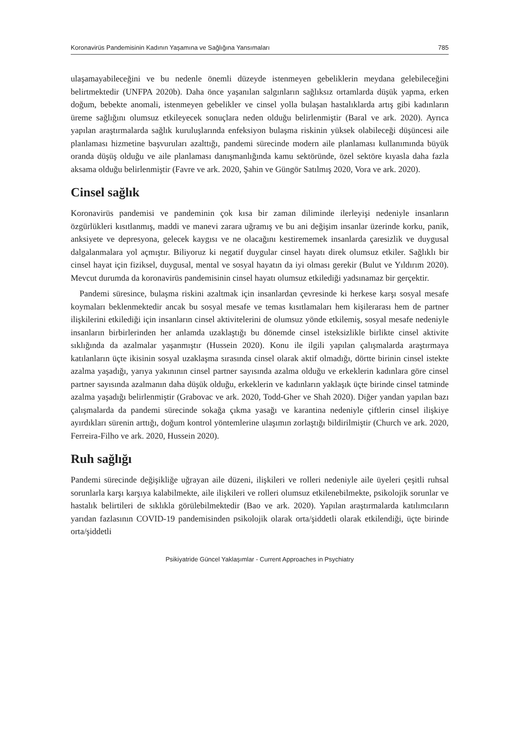Koronavirüs Pandemisinin Kadının Yaşamına ve Sağlığına Yansımaları 785
ulaşamayabileceğini ve bu nedenle önemli düzeyde istenmeyen gebeliklerin meydana gelebileceğini belirtmektedir (UNFPA 2020b). Daha önce yaşanılan salgınların sağlıksız ortamlarda düşük yapma, erken doğum, bebekte anomali, istenmeyen gebelikler ve cinsel yolla bulaşan hastalıklarda artış gibi kadınların üreme sağlığını olumsuz etkileyecek sonuçlara neden olduğu belirlenmiştir (Baral ve ark. 2020). Ayrıca yapılan araştırmalarda sağlık kuruluşlarında enfeksiyon bulaşma riskinin yüksek olabileceği düşüncesi aile planlaması hizmetine başvuruları azalttığı, pandemi sürecinde modern aile planlaması kullanımında büyük oranda düşüş olduğu ve aile planlaması danışmanlığında kamu sektöründe, özel sektöre kıyasla daha fazla aksama olduğu belirlenmiştir (Favre ve ark. 2020, Şahin ve Güngör Satılmış 2020, Vora ve ark. 2020).
Cinsel sağlık
Koronavirüs pandemisi ve pandeminin çok kısa bir zaman diliminde ilerleyişi nedeniyle insanların özgürlükleri kısıtlanmış, maddi ve manevi zarara uğramış ve bu ani değişim insanlar üzerinde korku, panik, anksiyete ve depresyona, gelecek kaygısı ve ne olacağını kestirememek insanlarda çaresizlik ve duygusal dalgalanmalara yol açmıştır. Biliyoruz ki negatif duygular cinsel hayatı direk olumsuz etkiler. Sağlıklı bir cinsel hayat için fiziksel, duygusal, mental ve sosyal hayatın da iyi olması gerekir (Bulut ve Yıldırım 2020). Mevcut durumda da koronavirüs pandemisinin cinsel hayatı olumsuz etkilediği yadsınamaz bir gerçektir.
Pandemi süresince, bulaşma riskini azaltmak için insanlardan çevresinde ki herkese karşı sosyal mesafe koymaları beklenmektedir ancak bu sosyal mesafe ve temas kısıtlamaları hem kişilerarası hem de partner ilişkilerini etkilediği için insanların cinsel aktivitelerini de olumsuz yönde etkilemiş, sosyal mesafe nedeniyle insanların birbirlerinden her anlamda uzaklaştığı bu dönemde cinsel isteksizlikle birlikte cinsel aktivite sıklığında da azalmalar yaşanmıştır (Hussein 2020). Konu ile ilgili yapılan çalışmalarda araştırmaya katılanların üçte ikisinin sosyal uzaklaşma sırasında cinsel olarak aktif olmadığı, dörtte birinin cinsel istekte azalma yaşadığı, yarıya yakınının cinsel partner sayısında azalma olduğu ve erkeklerin kadınlara göre cinsel partner sayısında azalmanın daha düşük olduğu, erkeklerin ve kadınların yaklaşık üçte birinde cinsel tatminde azalma yaşadığı belirlenmiştir (Grabovac ve ark. 2020, Todd-Gher ve Shah 2020). Diğer yandan yapılan bazı çalışmalarda da pandemi sürecinde sokağa çıkma yasağı ve karantina nedeniyle çiftlerin cinsel ilişkiye ayırdıkları sürenin arttığı, doğum kontrol yöntemlerine ulaşımın zorlaştığı bildirilmiştir (Church ve ark. 2020, Ferreira-Filho ve ark. 2020, Hussein 2020).
Ruh sağlığı
Pandemi sürecinde değişikliğe uğrayan aile düzeni, ilişkileri ve rolleri nedeniyle aile üyeleri çeşitli ruhsal sorunlarla karşı karşıya kalabilmekte, aile ilişkileri ve rolleri olumsuz etkilenebilmekte, psikolojik sorunlar ve hastalık belirtileri de sıklıkla görülebilmektedir (Bao ve ark. 2020). Yapılan araştırmalarda katılımcıların yarıdan fazlasının COVID-19 pandemisinden psikolojik olarak orta/şiddetli olarak etkilendiği, üçte birinde orta/şiddetli
Psikiyatride Güncel Yaklaşımlar - Current Approaches in Psychiatry